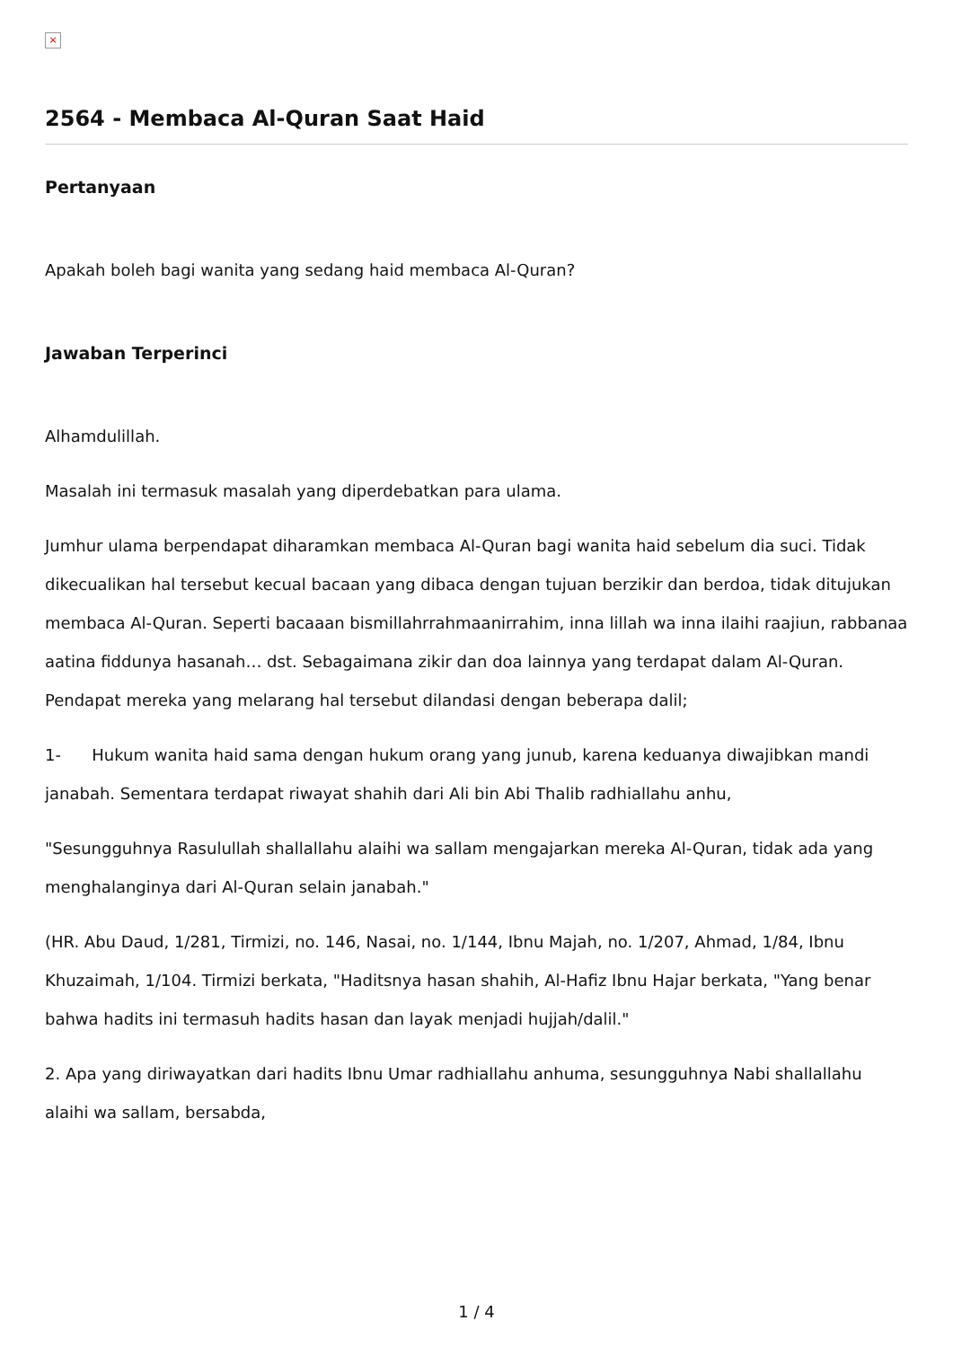×
2564 - Membaca Al-Quran Saat Haid
Pertanyaan
Apakah boleh bagi wanita yang sedang haid membaca Al-Quran?
Jawaban Terperinci
Alhamdulillah.
Masalah ini termasuk masalah yang diperdebatkan para ulama.
Jumhur ulama berpendapat diharamkan membaca Al-Quran bagi wanita haid sebelum dia suci. Tidak dikecualikan hal tersebut kecual bacaan yang dibaca dengan tujuan berzikir dan berdoa, tidak ditujukan membaca Al-Quran. Seperti bacaaan bismillahrrahmaanirrahim, inna lillah wa inna ilaihi raajiun, rabbanaa aatina fiddunya hasanah… dst. Sebagaimana zikir dan doa lainnya yang terdapat dalam Al-Quran. Pendapat mereka yang melarang hal tersebut dilandasi dengan beberapa dalil;
1- Hukum wanita haid sama dengan hukum orang yang junub, karena keduanya diwajibkan mandi janabah. Sementara terdapat riwayat shahih dari Ali bin Abi Thalib radhiallahu anhu,
"Sesungguhnya Rasulullah shallallahu alaihi wa sallam mengajarkan mereka Al-Quran, tidak ada yang menghalanginya dari Al-Quran selain janabah."
(HR. Abu Daud, 1/281, Tirmizi, no. 146, Nasai, no. 1/144, Ibnu Majah, no. 1/207, Ahmad, 1/84, Ibnu Khuzaimah, 1/104. Tirmizi berkata, "Haditsnya hasan shahih, Al-Hafiz Ibnu Hajar berkata, "Yang benar bahwa hadits ini termasuh hadits hasan dan layak menjadi hujjah/dalil."
2. Apa yang diriwayatkan dari hadits Ibnu Umar radhiallahu anhuma, sesungguhnya Nabi shallallahu alaihi wa sallam, bersabda,
1 / 4